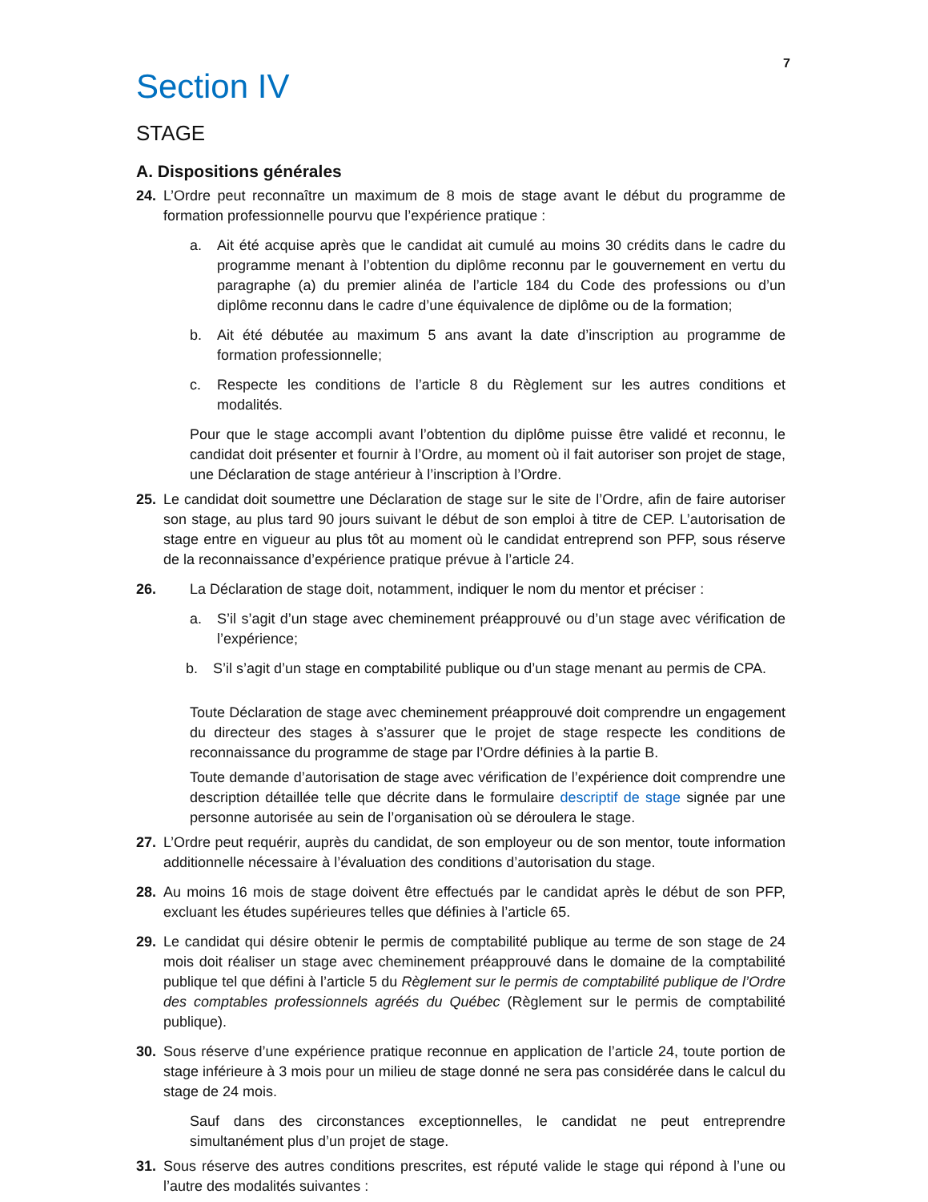7
Section IV
STAGE
A. Dispositions générales
24. L’Ordre peut reconnaître un maximum de 8 mois de stage avant le début du programme de formation professionnelle pourvu que l’expérience pratique :
a. Ait été acquise après que le candidat ait cumulé au moins 30 crédits dans le cadre du programme menant à l’obtention du diplôme reconnu par le gouvernement en vertu du paragraphe (a) du premier alinéa de l’article 184 du Code des professions ou d’un diplôme reconnu dans le cadre d’une équivalence de diplôme ou de la formation;
b. Ait été débutée au maximum 5 ans avant la date d’inscription au programme de formation professionnelle;
c. Respecte les conditions de l’article 8 du Règlement sur les autres conditions et modalités.
Pour que le stage accompli avant l’obtention du diplôme puisse être validé et reconnu, le candidat doit présenter et fournir à l’Ordre, au moment où il fait autoriser son projet de stage, une Déclaration de stage antérieur à l’inscription à l’Ordre.
25. Le candidat doit soumettre une Déclaration de stage sur le site de l’Ordre, afin de faire autoriser son stage, au plus tard 90 jours suivant le début de son emploi à titre de CEP. L’autorisation de stage entre en vigueur au plus tôt au moment où le candidat entreprend son PFP, sous réserve de la reconnaissance d’expérience pratique prévue à l’article 24.
26. La Déclaration de stage doit, notamment, indiquer le nom du mentor et préciser :
a. S’il s’agit d’un stage avec cheminement préapprouvé ou d’un stage avec vérification de l’expérience;
b. S’il s’agit d’un stage en comptabilité publique ou d’un stage menant au permis de CPA.
Toute Déclaration de stage avec cheminement préapprouvé doit comprendre un engagement du directeur des stages à s’assurer que le projet de stage respecte les conditions de reconnaissance du programme de stage par l’Ordre définies à la partie B.
Toute demande d’autorisation de stage avec vérification de l’expérience doit comprendre une description détaillée telle que décrite dans le formulaire descriptif de stage signée par une personne autorisée au sein de l’organisation où se déroulera le stage.
27. L’Ordre peut requérir, auprès du candidat, de son employeur ou de son mentor, toute information additionnelle nécessaire à l’évaluation des conditions d’autorisation du stage.
28. Au moins 16 mois de stage doivent être effectués par le candidat après le début de son PFP, excluant les études supérieures telles que définies à l’article 65.
29. Le candidat qui désire obtenir le permis de comptabilité publique au terme de son stage de 24 mois doit réaliser un stage avec cheminement préapprouvé dans le domaine de la comptabilité publique tel que défini à l’article 5 du Règlement sur le permis de comptabilité publique de l’Ordre des comptables professionnels agréés du Québec (Règlement sur le permis de comptabilité publique).
30. Sous réserve d’une expérience pratique reconnue en application de l’article 24, toute portion de stage inférieure à 3 mois pour un milieu de stage donné ne sera pas considérée dans le calcul du stage de 24 mois.
Sauf dans des circonstances exceptionnelles, le candidat ne peut entreprendre simultanément plus d’un projet de stage.
31. Sous réserve des autres conditions prescrites, est réputé valide le stage qui répond à l’une ou l’autre des modalités suivantes :